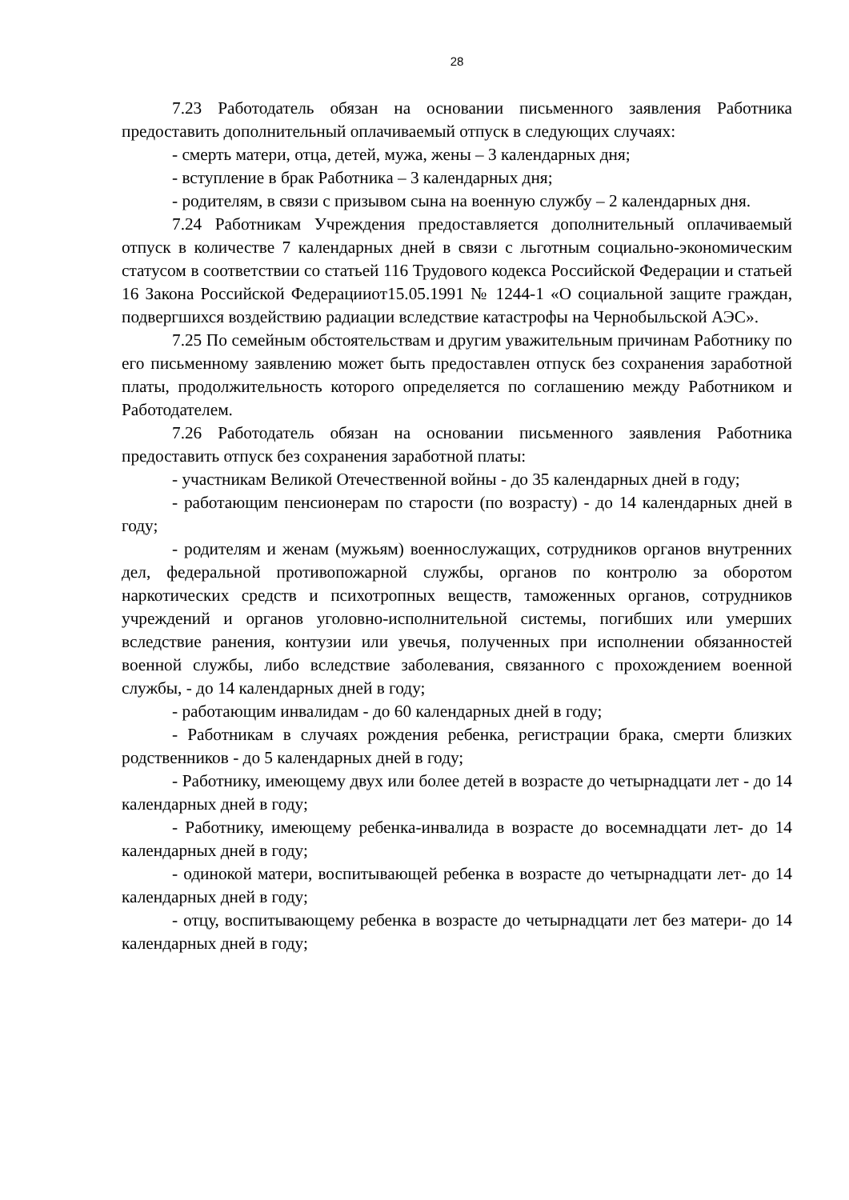28
7.23 Работодатель обязан на основании письменного заявления Работника предоставить дополнительный оплачиваемый отпуск в следующих случаях:
- смерть матери, отца, детей, мужа, жены – 3 календарных дня;
- вступление в брак Работника – 3 календарных дня;
- родителям, в связи с призывом сына на военную службу – 2 календарных дня.
7.24 Работникам Учреждения предоставляется дополнительный оплачиваемый отпуск в количестве 7 календарных дней в связи с льготным социально-экономическим статусом в соответствии со статьей 116 Трудового кодекса Российской Федерации и статьей 16 Закона Российской Федерацииот15.05.1991 № 1244-1 «О социальной защите граждан, подвергшихся воздействию радиации вследствие катастрофы на Чернобыльской АЭС».
7.25 По семейным обстоятельствам и другим уважительным причинам Работнику по его письменному заявлению может быть предоставлен отпуск без сохранения заработной платы, продолжительность которого определяется по соглашению между Работником и Работодателем.
7.26 Работодатель обязан на основании письменного заявления Работника предоставить отпуск без сохранения заработной платы:
- участникам Великой Отечественной войны - до 35 календарных дней в году;
- работающим пенсионерам по старости (по возрасту) - до 14 календарных дней в году;
- родителям и женам (мужьям) военнослужащих, сотрудников органов внутренних дел, федеральной противопожарной службы, органов по контролю за оборотом наркотических средств и психотропных веществ, таможенных органов, сотрудников учреждений и органов уголовно-исполнительной системы, погибших или умерших вследствие ранения, контузии или увечья, полученных при исполнении обязанностей военной службы, либо вследствие заболевания, связанного с прохождением военной службы, - до 14 календарных дней в году;
- работающим инвалидам - до 60 календарных дней в году;
- Работникам в случаях рождения ребенка, регистрации брака, смерти близких родственников - до 5 календарных дней в году;
- Работнику, имеющему двух или более детей в возрасте до четырнадцати лет - до 14 календарных дней в году;
- Работнику, имеющему ребенка-инвалида в возрасте до восемнадцати лет- до 14 календарных дней в году;
- одинокой матери, воспитывающей ребенка в возрасте до четырнадцати лет- до 14 календарных дней в году;
- отцу, воспитывающему ребенка в возрасте до четырнадцати лет без матери- до 14 календарных дней в году;